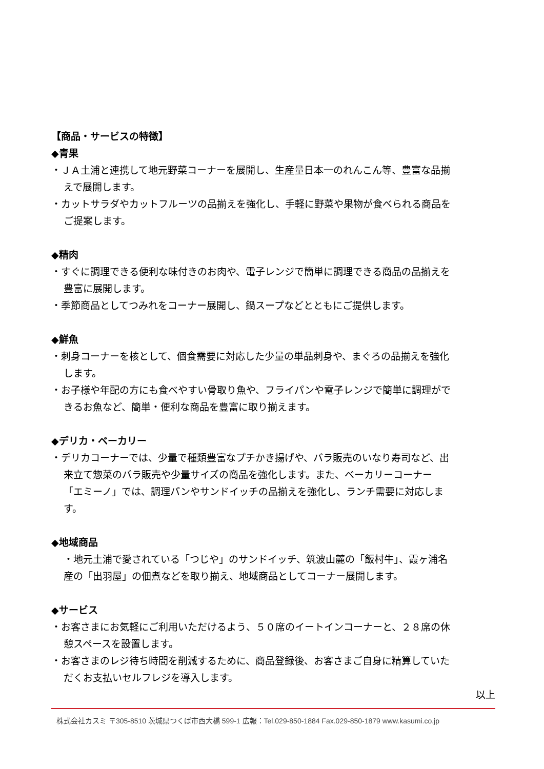【商品・サービスの特徴】
◆青果
・ＪＡ土浦と連携して地元野菜コーナーを展開し、生産量日本一のれんこん等、豊富な品揃えで展開します。
・カットサラダやカットフルーツの品揃えを強化し、手軽に野菜や果物が食べられる商品をご提案します。
◆精肉
・すぐに調理できる便利な味付きのお肉や、電子レンジで簡単に調理できる商品の品揃えを豊富に展開します。
・季節商品としてつみれをコーナー展開し、鍋スープなどとともにご提供します。
◆鮮魚
・刺身コーナーを核として、個食需要に対応した少量の単品刺身や、まぐろの品揃えを強化します。
・お子様や年配の方にも食べやすい骨取り魚や、フライパンや電子レンジで簡単に調理ができるお魚など、簡単・便利な商品を豊富に取り揃えます。
◆デリカ・ベーカリー
・デリカコーナーでは、少量で種類豊富なプチかき揚げや、バラ販売のいなり寿司など、出来立て惣菜のバラ販売や少量サイズの商品を強化します。また、ベーカリーコーナー「エミーノ」では、調理パンやサンドイッチの品揃えを強化し、ランチ需要に対応します。
◆地域商品
・地元土浦で愛されている「つじや」のサンドイッチ、筑波山麓の「飯村牛」、霞ヶ浦名産の「出羽屋」の佃煮などを取り揃え、地域商品としてコーナー展開します。
◆サービス
・お客さまにお気軽にご利用いただけるよう、５０席のイートインコーナーと、２８席の休憩スペースを設置します。
・お客さまのレジ待ち時間を削減するために、商品登録後、お客さまご自身に精算していただくお支払いセルフレジを導入します。
以上
株式会社カスミ 〒305-8510 茨城県つくば市西大橋 599-1 広報：Tel.029-850-1884 Fax.029-850-1879 www.kasumi.co.jp